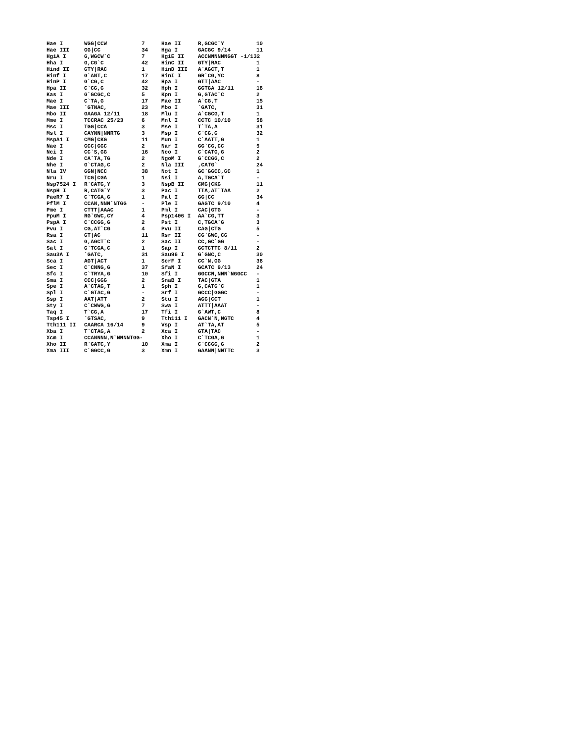| Hae I | WGG/CCW | 7 | Hae II | R,GCGC`Y | 10 |
| Hae III | GG/CC | 34 | Hga I | GACGC 9/14 | 11 |
| HgiA I | G,WGCW`C | 7 | HgiE II | ACCNNNNNNGGT -1/132 | |
| Hha I | G,CG`C | 42 | HinC II | GTY/RAC | 1 |
| Hind II | GTY/RAC | 1 | HinD III | A`AGCT,T | 1 |
| Hinf I | G`ANT,C | 17 | HinI I | GR`CG,YC | 8 |
| HinP I | G`CG,C | 42 | Hpa I | GTT/AAC | - |
| Hpa II | C`CG,G | 32 | Hph I | GGTGA 12/11 | 18 |
| Kas I | G`GCGC,C | 5 | Kpn I | G,GTAC`C | 2 |
| Mae I | C`TA,G | 17 | Mae II | A`CG,T | 15 |
| Mae III | `GTNAC, | 23 | Mbo I | `GATC, | 31 |
| Mbo II | GAAGA 12/11 | 18 | Mlu I | A`CGCG,T | 1 |
| Mme I | TCCRAC 25/23 | 6 | Mnl I | CCTC 10/10 | 58 |
| Msc I | TGG/CCA | 3 | Mse I | T`TA,A | 31 |
| Msl I | CAYNN/NNRTG | 3 | Msp I | C`CG,G | 32 |
| MspA1 I | CMG/CKG | 11 | Mun I | C`AATT,G | 1 |
| Nae I | GCC/GGC | 2 | Nar I | GG`CG,CC | 5 |
| Nci I | CC`S,GG | 16 | Nco I | C`CATG,G | 2 |
| Nde I | CA`TA,TG | 2 | NgoM I | G`CCGG,C | 2 |
| Nhe I | G`CTAG,C | 2 | Nla III | ,CATG` | 24 |
| Nla IV | GGN/NCC | 38 | Not I | GC`GGCC,GC | 1 |
| Nru I | TCG/CGA | 1 | Nsi I | A,TGCA`T | - |
| Nsp7524 I | R`CATG,Y | 3 | NspB II | CMG/CKG | 11 |
| NspH I | R,CATG`Y | 3 | Pac I | TTA,AT`TAA | 2 |
| PaeR7 I | C`TCGA,G | 1 | Pal I | GG/CC | 34 |
| PflM I | CCAN,NNN`NTGG | - | Ple I | GAGTC 9/10 | 4 |
| Pme I | CTTT/AAAC | 1 | Pml I | CAC/GTG | - |
| PpuM I | RG`GWC,CY | 4 | Psp1406 I | AA`CG,TT | 3 |
| PspA I | C`CCGG,G | 2 | Pst I | C,TGCA`G | 3 |
| Pvu I | CG,AT`CG | 4 | Pvu II | CAG/CTG | 5 |
| Rsa I | GT/AC | 11 | Rsr II | CG`GWC,CG | - |
| Sac I | G,AGCT`C | 2 | Sac II | CC,GC`GG | - |
| Sal I | G`TCGA,C | 1 | Sap I | GCTCTTC 8/11 | 2 |
| Sau3A I | `GATC, | 31 | Sau96 I | G`GNC,C | 30 |
| Sca I | AGT/ACT | 1 | ScrF I | CC`N,GG | 38 |
| Sec I | C`CNNG,G | 37 | SfaN I | GCATC 9/13 | 24 |
| Sfc I | C`TRYA,G | 10 | Sfi I | GGCCN,NNN`NGGCC | - |
| Sma I | CCC/GGG | 2 | SnaB I | TAC/GTA | 1 |
| Spe I | A`CTAG,T | 1 | Sph I | G,CATG`C | 1 |
| Spl I | C`GTAC,G | - | Srf I | GCCC/GGGC | - |
| Ssp I | AAT/ATT | 2 | Stu I | AGG/CCT | 1 |
| Sty I | C`CWWG,G | 7 | Swa I | ATTT/AAAT | - |
| Taq I | T`CG,A | 17 | Tfi I | G`AWT,C | 8 |
| Tsp45 I | `GTSAC, | 9 | Tth111 I | GACN`N,NGTC | 4 |
| Tth111 II | CAARCA 16/14 | 9 | Vsp I | AT`TA,AT | 5 |
| Xba I | T`CTAG,A | 2 | Xca I | GTA/TAC | - |
| Xcm I | CCANNNN,N`NNNNTGG- | | Xho I | C`TCGA,G | 1 |
| Xho II | R`GATC,Y | 10 | Xma I | C`CCGG,G | 2 |
| Xma III | C`GGCC,G | 3 | Xmn I | GAANN/NNTTC | 3 |